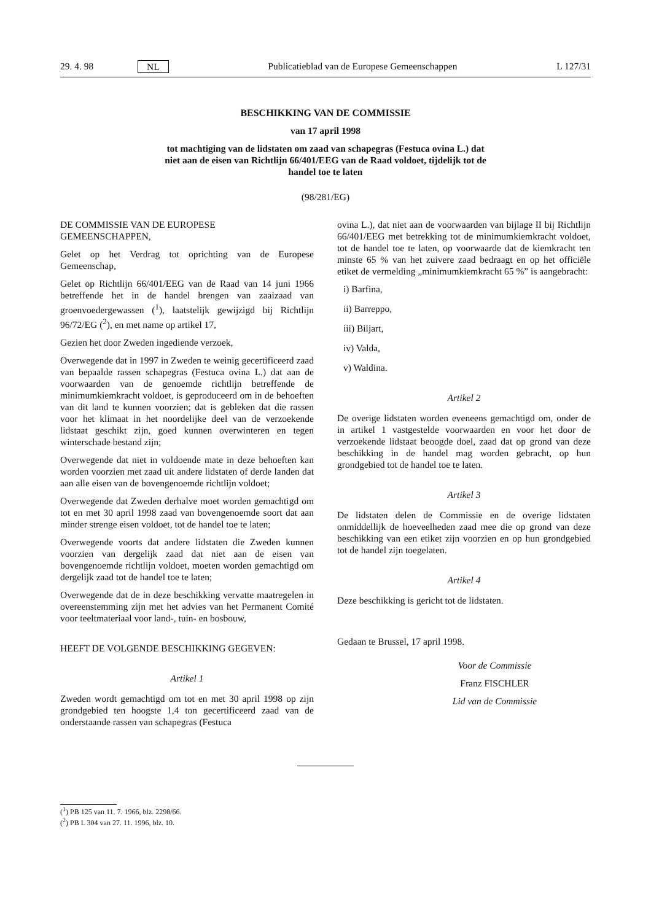29. 4. 98 NL Publicatieblad van de Europese Gemeenschappen L 127/31
BESCHIKKING VAN DE COMMISSIE
van 17 april 1998
tot machtiging van de lidstaten om zaad van schapegras (Festuca ovina L.) dat
niet aan de eisen van Richtlijn 66/401/EEG van de Raad voldoet, tijdelijk tot de
handel toe te laten
(98/281/EG)
DE COMMISSIE VAN DE EUROPESE
GEMEENSCHAPPEN,
Gelet op het Verdrag tot oprichting van de Europese Gemeenschap,
Gelet op Richtlijn 66/401/EEG van de Raad van 14 juni 1966 betreffende het in de handel brengen van zaaizaad van groenvoedergewassen (<sup>1</sup>), laatstelijk gewijzigd bij Richtlijn 96/72/EG (<sup>2</sup>), en met name op artikel 17,
Gezien het door Zweden ingediende verzoek,
Overwegende dat in 1997 in Zweden te weinig gecertificeerd zaad van bepaalde rassen schapegras (Festuca ovina L.) dat aan de voorwaarden van de genoemde richtlijn betreffende de minimumkiemkracht voldoet, is geproduceerd om in de behoeften van dit land te kunnen voorzien; dat is gebleken dat die rassen voor het klimaat in het noordelijke deel van de verzoekende lidstaat geschikt zijn, goed kunnen overwinteren en tegen winterschade bestand zijn;
Overwegende dat niet in voldoende mate in deze behoeften kan worden voorzien met zaad uit andere lidstaten of derde landen dat aan alle eisen van de bovengenoemde richtlijn voldoet;
Overwegende dat Zweden derhalve moet worden gemachtigd om tot en met 30 april 1998 zaad van bovengenoemde soort dat aan minder strenge eisen voldoet, tot de handel toe te laten;
Overwegende voorts dat andere lidstaten die Zweden kunnen voorzien van dergelijk zaad dat niet aan de eisen van bovengenoemde richtlijn voldoet, moeten worden gemachtigd om dergelijk zaad tot de handel toe te laten;
Overwegende dat de in deze beschikking vervatte maatregelen in overeenstemming zijn met het advies van het Permanent Comité voor teeltmateriaal voor land-, tuin- en bosbouw,
HEEFT DE VOLGENDE BESCHIKKING GEGEVEN:
Artikel 1
Zweden wordt gemachtigd om tot en met 30 april 1998 op zijn grondgebied ten hoogste 1,4 ton gecertificeerd zaad van de onderstaande rassen van schapegras (Festuca
ovina L.), dat niet aan de voorwaarden van bijlage II bij Richtlijn 66/401/EEG met betrekking tot de minimumkiemkracht voldoet, tot de handel toe te laten, op voorwaarde dat de kiemkracht ten minste 65 % van het zuivere zaad bedraagt en op het officiële etiket de vermelding „minimumkiemkracht 65 %” is aangebracht:
i) Barfina,
ii) Barreppo,
iii) Biljart,
iv) Valda,
v) Waldina.
Artikel 2
De overige lidstaten worden eveneens gemachtigd om, onder de in artikel 1 vastgestelde voorwaarden en voor het door de verzoekende lidstaat beoogde doel, zaad dat op grond van deze beschikking in de handel mag worden gebracht, op hun grondgebied tot de handel toe te laten.
Artikel 3
De lidstaten delen de Commissie en de overige lidstaten onmiddellijk de hoeveelheden zaad mee die op grond van deze beschikking van een etiket zijn voorzien en op hun grondgebied tot de handel zijn toegelaten.
Artikel 4
Deze beschikking is gericht tot de lidstaten.
Gedaan te Brussel, 17 april 1998.
Voor de Commissie
Franz FISCHLER
Lid van de Commissie
(<sup>1</sup>) PB 125 van 11. 7. 1966, blz. 2298/66.
(<sup>2</sup>) PB L 304 van 27. 11. 1996, blz. 10.